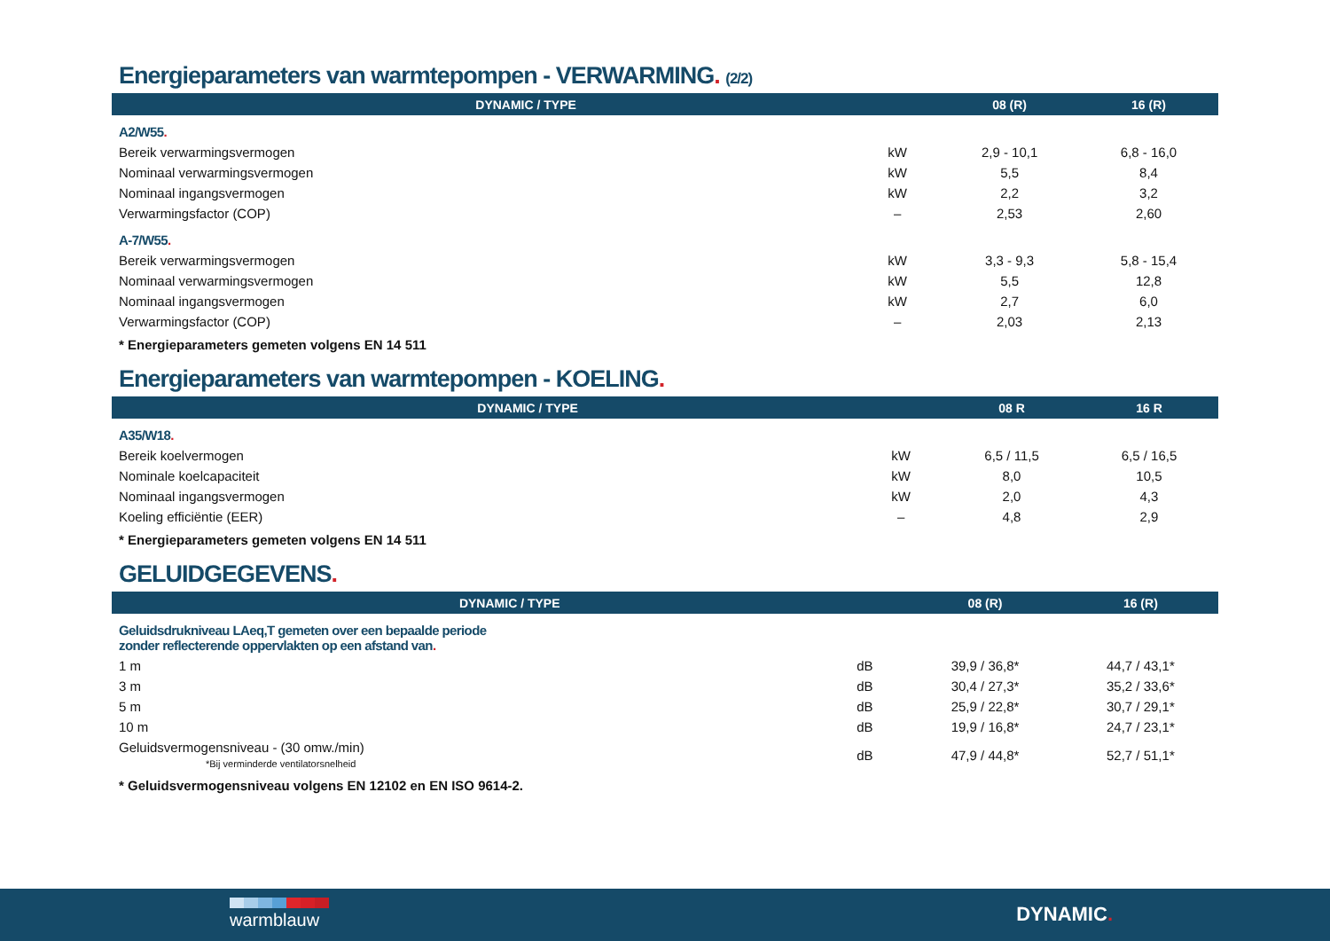Energieparameters van warmtepompen - VERWARMING. (2/2)
| DYNAMIC / TYPE | | 08 (R) | 16 (R) |
| --- | --- | --- | --- |
| A2/W55 . | | | |
| Bereik verwarmingsvermogen | kW | 2,9 - 10,1 | 6,8 - 16,0 |
| Nominaal verwarmingsvermogen | kW | 5,5 | 8,4 |
| Nominaal ingangsvermogen | kW | 2,2 | 3,2 |
| Verwarmingsfactor (COP) | – | 2,53 | 2,60 |
| A-7/W55 . | | | |
| Bereik verwarmingsvermogen | kW | 3,3 - 9,3 | 5,8 - 15,4 |
| Nominaal verwarmingsvermogen | kW | 5,5 | 12,8 |
| Nominaal ingangsvermogen | kW | 2,7 | 6,0 |
| Verwarmingsfactor (COP) | – | 2,03 | 2,13 |
| * Energieparameters gemeten volgens EN 14 511 | | | |
Energieparameters van warmtepompen - KOELING.
| DYNAMIC / TYPE | | 08 R | 16 R |
| --- | --- | --- | --- |
| A35/W18 . | | | |
| Bereik koelvermogen | kW | 6,5 / 11,5 | 6,5 / 16,5 |
| Nominale koelcapaciteit | kW | 8,0 | 10,5 |
| Nominaal ingangsvermogen | kW | 2,0 | 4,3 |
| Koeling efficiëntie (EER) | – | 4,8 | 2,9 |
| * Energieparameters gemeten volgens EN 14 511 | | | |
GELUIDGEGEVENS.
| DYNAMIC / TYPE | | 08 (R) | 16 (R) |
| --- | --- | --- | --- |
| Geluidsdrukniveau LAeq,T gemeten over een bepaalde periode zonder reflecterende oppervlakten op een afstand van . | | | |
| 1 m | dB | 39,9 / 36,8* | 44,7 / 43,1* |
| 3 m | dB | 30,4 / 27,3* | 35,2 / 33,6* |
| 5 m | dB | 25,9 / 22,8* | 30,7 / 29,1* |
| 10 m | dB | 19,9 / 16,8* | 24,7 / 23,1* |
| Geluidsvermogensniveau - (30 omw./min) *Bij verminderde ventilatorsnelheid | dB | 47,9 / 44,8* | 52,7 / 51,1* |
| * Geluidsvermogensniveau volgens EN 12102 en EN ISO 9614-2. | | | |
warmblauw DYNAMIC.